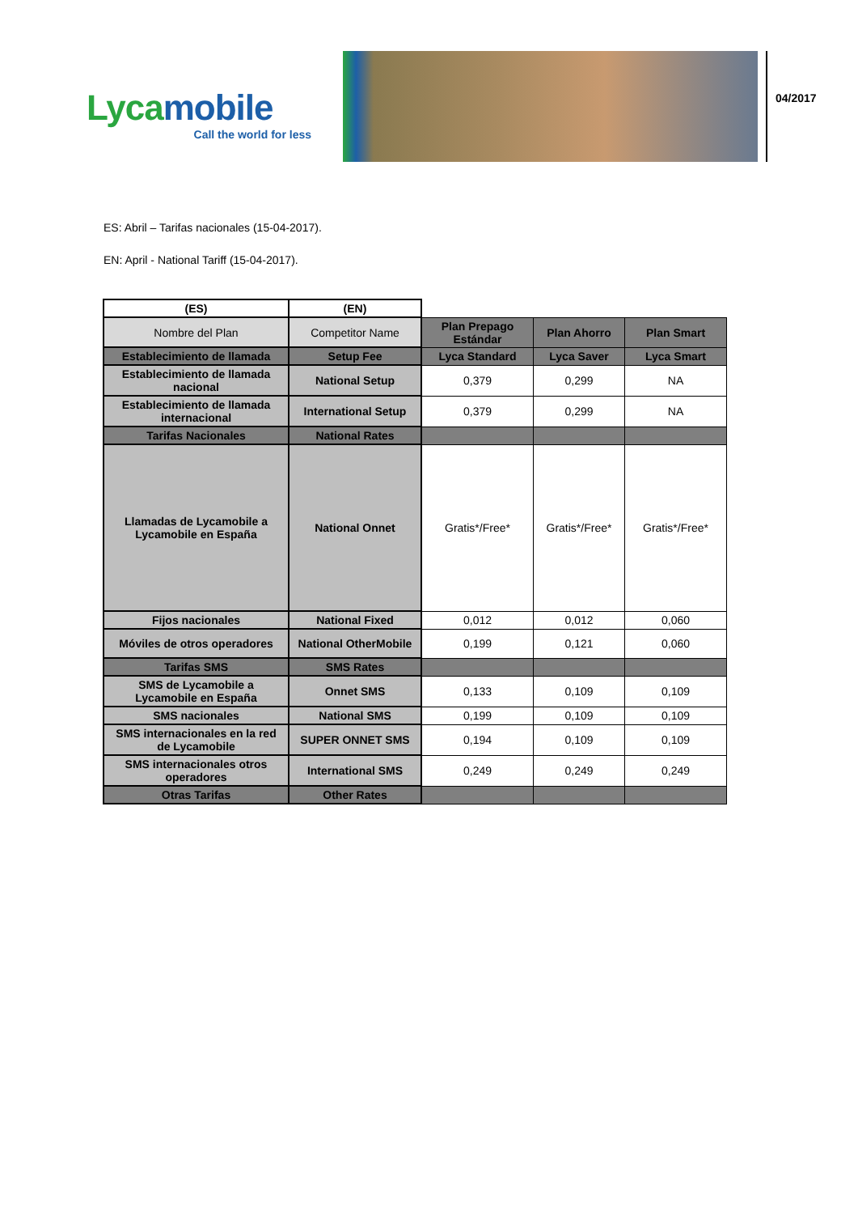Lycamobile
Call the world for less
04/2017
ES: Abril – Tarifas nacionales (15-04-2017).
EN: April - National Tariff (15-04-2017).
| (ES) | (EN) | | | |
| Nombre del Plan | Competitor Name | Plan Prepago Estándar | Plan Ahorro | Plan Smart |
| Establecimiento de llamada | Setup Fee | Lyca Standard | Lyca Saver | Lyca Smart |
| Establecimiento de llamada nacional | National Setup | 0,379 | 0,299 | NA |
| Establecimiento de llamada internacional | International Setup | 0,379 | 0,299 | NA |
| Tarifas Nacionales | National Rates | | | |
| Llamadas de Lycamobile a Lycamobile en España | National Onnet | Gratis*/Free* | Gratis*/Free* | Gratis*/Free* |
| Fijos nacionales | National Fixed | 0,012 | 0,012 | 0,060 |
| Móviles de otros operadores | National OtherMobile | 0,199 | 0,121 | 0,060 |
| Tarifas SMS | SMS Rates | | | |
| SMS de Lycamobile a Lycamobile en España | Onnet SMS | 0,133 | 0,109 | 0,109 |
| SMS nacionales | National SMS | 0,199 | 0,109 | 0,109 |
| SMS internacionales en la red de Lycamobile | SUPER ONNET SMS | 0,194 | 0,109 | 0,109 |
| SMS internacionales otros operadores | International SMS | 0,249 | 0,249 | 0,249 |
| Otras Tarifas | Other Rates | | | |